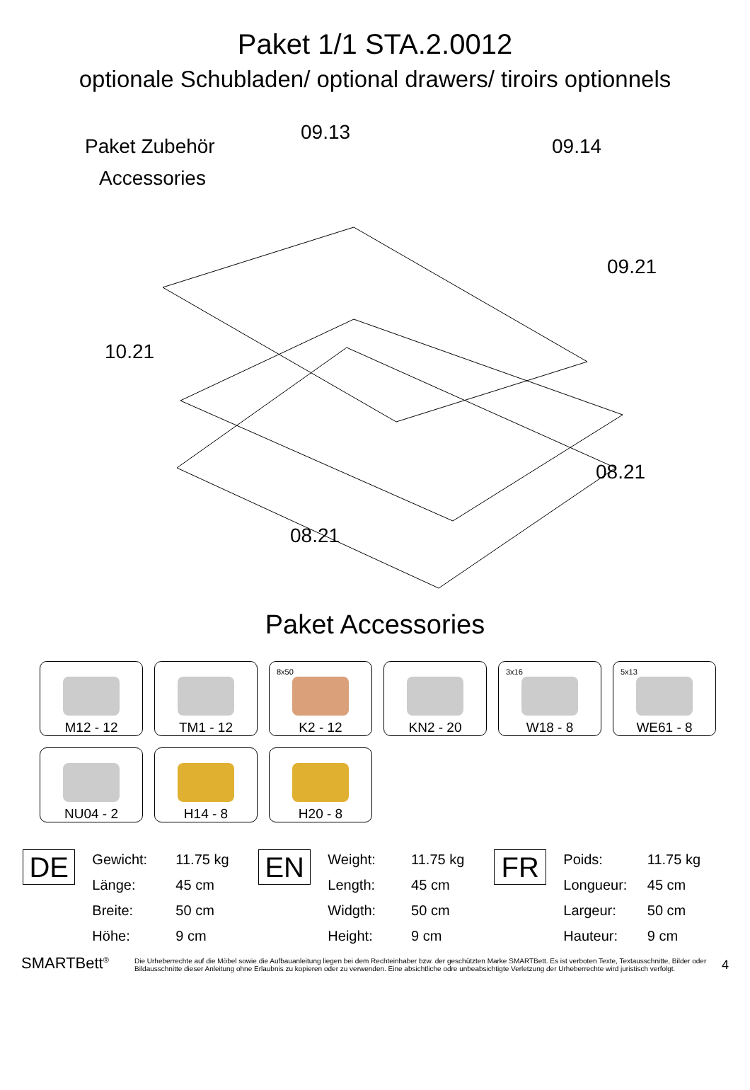Paket 1/1 STA.2.0012
optionale Schubladen/ optional drawers/ tiroirs optionnels
Paket Zubehör
Accessories
09.13
09.14
09.21
10.21
08.21
08.21
Paket Accessories
M12 - 12
TM1 - 12
8x50
K2 - 12
KN2 - 20
3x16
W18 - 8
5x13
WE61 - 8
NU04 - 2
H14 - 8
H20 - 8
DE
| Gewicht: | 11.75 kg |
| Länge: | 45 cm |
| Breite: | 50 cm |
| Höhe: | 9 cm |
EN
| Weight: | 11.75 kg |
| Length: | 45 cm |
| Widgth: | 50 cm |
| Height: | 9 cm |
FR
| Poids: | 11.75 kg |
| Longueur: | 45 cm |
| Largeur: | 50 cm |
| Hauteur: | 9 cm |
SMARTBett<sup>®</sup>
Die Urheberrechte auf die Möbel sowie die Aufbauanleitung liegen bei dem Rechteinhaber bzw. der geschützten Marke SMARTBett. Es ist verboten Texte, Textausschnitte, Bilder oder Bildausschnitte dieser Anleitung ohne Erlaubnis zu kopieren oder zu verwenden. Eine absichtliche odre unbeabsichtigte Verletzung der Urheberrechte wird juristisch verfolgt.
4